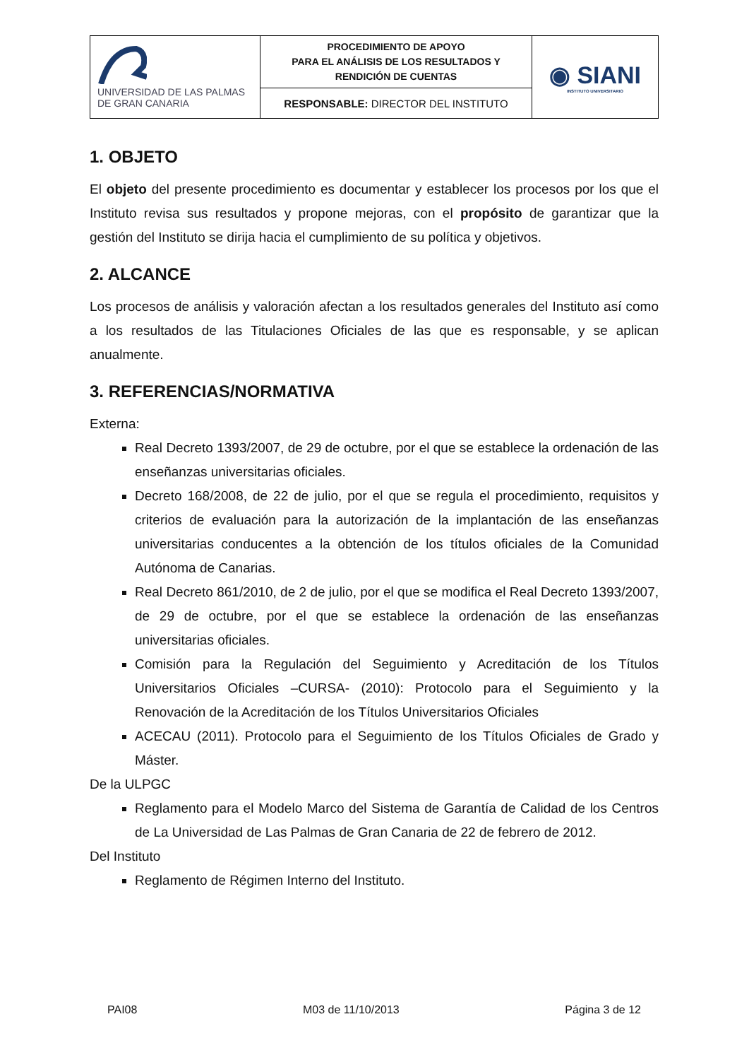| UNIVERSIDAD DE LAS PALMAS DE GRAN CANARIA | PROCEDIMIENTO DE APOYO PARA EL ANÁLISIS DE LOS RESULTADOS Y RENDICIÓN DE CUENTAS | ◉ SIANI INSTITUTO UNIVERSITARIO |
| | RESPONSABLE: DIRECTOR DEL INSTITUTO | |
1. OBJETO
El objeto del presente procedimiento es documentar y establecer los procesos por los que el Instituto revisa sus resultados y propone mejoras, con el propósito de garantizar que la gestión del Instituto se dirija hacia el cumplimiento de su política y objetivos.
2. ALCANCE
Los procesos de análisis y valoración afectan a los resultados generales del Instituto así como a los resultados de las Titulaciones Oficiales de las que es responsable, y se aplican anualmente.
3. REFERENCIAS/NORMATIVA
Externa:
Real Decreto 1393/2007, de 29 de octubre, por el que se establece la ordenación de las enseñanzas universitarias oficiales.
Decreto 168/2008, de 22 de julio, por el que se regula el procedimiento, requisitos y criterios de evaluación para la autorización de la implantación de las enseñanzas universitarias conducentes a la obtención de los títulos oficiales de la Comunidad Autónoma de Canarias.
Real Decreto 861/2010, de 2 de julio, por el que se modifica el Real Decreto 1393/2007, de 29 de octubre, por el que se establece la ordenación de las enseñanzas universitarias oficiales.
Comisión para la Regulación del Seguimiento y Acreditación de los Títulos Universitarios Oficiales –CURSA- (2010): Protocolo para el Seguimiento y la Renovación de la Acreditación de los Títulos Universitarios Oficiales
ACECAU (2011). Protocolo para el Seguimiento de los Títulos Oficiales de Grado y Máster.
De la ULPGC
Reglamento para el Modelo Marco del Sistema de Garantía de Calidad de los Centros de La Universidad de Las Palmas de Gran Canaria de 22 de febrero de 2012.
Del Instituto
Reglamento de Régimen Interno del Instituto.
PAI08 M03 de 11/10/2013 Página 3 de 12